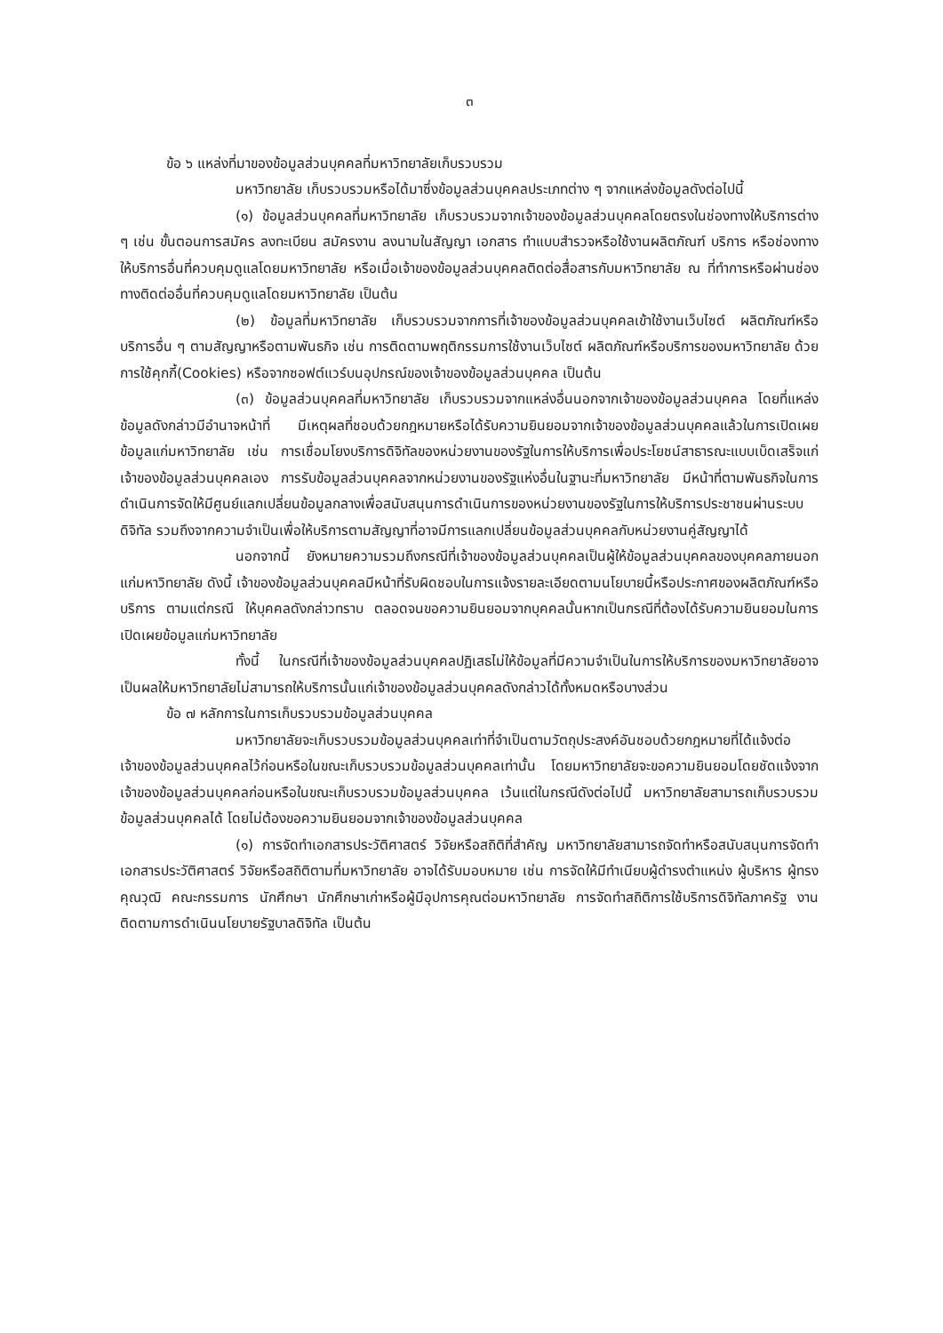๓
ข้อ ๖ แหล่งที่มาของข้อมูลส่วนบุคคลที่มหาวิทยาลัยเก็บรวบรวม
มหาวิทยาลัย เก็บรวบรวมหรือได้มาซึ่งข้อมูลส่วนบุคคลประเภทต่าง ๆ จากแหล่งข้อมูลดังต่อไปนี้
(๑) ข้อมูลส่วนบุคคลที่มหาวิทยาลัย เก็บรวบรวมจากเจ้าของข้อมูลส่วนบุคคลโดยตรงในช่องทางให้บริการต่าง ๆ เช่น ขั้นตอนการสมัคร ลงทะเบียน สมัครงาน ลงนามในสัญญา เอกสาร ทำแบบสำรวจหรือใช้งานผลิตภัณฑ์ บริการ หรือช่องทางให้บริการอื่นที่ควบคุมดูแลโดยมหาวิทยาลัย หรือเมื่อเจ้าของข้อมูลส่วนบุคคลติดต่อสื่อสารกับมหาวิทยาลัย ณ ที่ทำการหรือผ่านช่องทางติดต่ออื่นที่ควบคุมดูแลโดยมหาวิทยาลัย เป็นต้น
(๒) ข้อมูลที่มหาวิทยาลัย เก็บรวบรวมจากการที่เจ้าของข้อมูลส่วนบุคคลเข้าใช้งานเว็บไซต์ ผลิตภัณฑ์หรือบริการอื่น ๆ ตามสัญญาหรือตามพันธกิจ เช่น การติดตามพฤติกรรมการใช้งานเว็บไซต์ ผลิตภัณฑ์หรือบริการของมหาวิทยาลัย ด้วยการใช้คุกกี้(Cookies) หรือจากซอฟต์แวร์บนอุปกรณ์ของเจ้าของข้อมูลส่วนบุคคล เป็นต้น
(๓) ข้อมูลส่วนบุคคลที่มหาวิทยาลัย เก็บรวบรวมจากแหล่งอื่นนอกจากเจ้าของข้อมูลส่วนบุคคล โดยที่แหล่งข้อมูลดังกล่าวมีอำนาจหน้าที่ มีเหตุผลที่ชอบด้วยกฎหมายหรือได้รับความยินยอมจากเจ้าของข้อมูลส่วนบุคคลแล้วในการเปิดเผยข้อมูลแก่มหาวิทยาลัย เช่น การเชื่อมโยงบริการดิจิทัลของหน่วยงานของรัฐในการให้บริการเพื่อประโยชน์สาธารณะแบบเบ็ดเสร็จแก่เจ้าของข้อมูลส่วนบุคคลเอง การรับข้อมูลส่วนบุคคลจากหน่วยงานของรัฐแห่งอื่นในฐานะที่มหาวิทยาลัย มีหน้าที่ตามพันธกิจในการดำเนินการจัดให้มีศูนย์แลกเปลี่ยนข้อมูลกลางเพื่อสนับสนุนการดำเนินการของหน่วยงานของรัฐในการให้บริการประชาชนผ่านระบบดิจิทัล รวมถึงจากความจำเป็นเพื่อให้บริการตามสัญญาที่อาจมีการแลกเปลี่ยนข้อมูลส่วนบุคคลกับหน่วยงานคู่สัญญาได้
นอกจากนี้ ยังหมายความรวมถึงกรณีที่เจ้าของข้อมูลส่วนบุคคลเป็นผู้ให้ข้อมูลส่วนบุคคลของบุคคลภายนอกแก่มหาวิทยาลัย ดังนี้ เจ้าของข้อมูลส่วนบุคคลมีหน้าที่รับผิดชอบในการแจ้งรายละเอียดตามนโยบายนี้หรือประกาศของผลิตภัณฑ์หรือบริการ ตามแต่กรณี ให้บุคคลดังกล่าวทราบ ตลอดจนขอความยินยอมจากบุคคลนั้นหากเป็นกรณีที่ต้องได้รับความยินยอมในการเปิดเผยข้อมูลแก่มหาวิทยาลัย
ทั้งนี้ ในกรณีที่เจ้าของข้อมูลส่วนบุคคลปฏิเสธไม่ให้ข้อมูลที่มีความจำเป็นในการให้บริการของมหาวิทยาลัยอาจเป็นผลให้มหาวิทยาลัยไม่สามารถให้บริการนั้นแก่เจ้าของข้อมูลส่วนบุคคลดังกล่าวได้ทั้งหมดหรือบางส่วน
ข้อ ๗ หลักการในการเก็บรวบรวมข้อมูลส่วนบุคคล
มหาวิทยาลัยจะเก็บรวบรวมข้อมูลส่วนบุคคลเท่าที่จำเป็นตามวัตถุประสงค์อันชอบด้วยกฎหมายที่ได้แจ้งต่อเจ้าของข้อมูลส่วนบุคคลไว้ก่อนหรือในขณะเก็บรวบรวมข้อมูลส่วนบุคคลเท่านั้น โดยมหาวิทยาลัยจะขอความยินยอมโดยชัดแจ้งจากเจ้าของข้อมูลส่วนบุคคลก่อนหรือในขณะเก็บรวบรวมข้อมูลส่วนบุคคล เว้นแต่ในกรณีดังต่อไปนี้ มหาวิทยาลัยสามารถเก็บรวบรวมข้อมูลส่วนบุคคลได้ โดยไม่ต้องขอความยินยอมจากเจ้าของข้อมูลส่วนบุคคล
(๑) การจัดทำเอกสารประวัติศาสตร์ วิจัยหรือสถิติที่สำคัญ มหาวิทยาลัยสามารถจัดทำหรือสนับสนุนการจัดทำเอกสารประวัติศาสตร์ วิจัยหรือสถิติตามที่มหาวิทยาลัย อาจได้รับมอบหมาย เช่น การจัดให้มีทำเนียบผู้ดำรงตำแหน่ง ผู้บริหาร ผู้ทรงคุณวุฒิ คณะกรรมการ นักศึกษา นักศึกษาเก่าหรือผู้มีอุปการคุณต่อมหาวิทยาลัย การจัดทำสถิติการใช้บริการดิจิทัลภาครัฐ งานติดตามการดำเนินนโยบายรัฐบาลดิจิทัล เป็นต้น